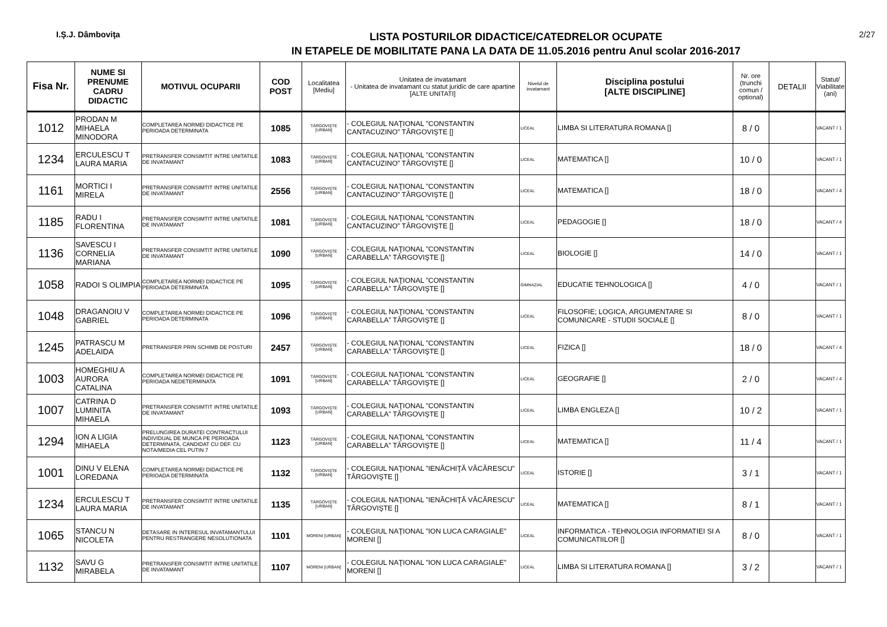I.Ş.J. Dâmboviţa
LISTA POSTURILOR DIDACTICE/CATEDRELOR OCUPATE
IN ETAPELE DE MOBILITATE PANA LA DATA DE 11.05.2016 pentru Anul scolar 2016-2017
2/27
| Fisa Nr. | NUME SI PRENUME CADRU DIDACTIC | MOTIVUL OCUPARII | COD POST | Localitatea [Mediu] | Unitatea de invatamant - Unitatea de invatamant cu statut juridic de care apartine [ALTE UNITATI] | Nivelul de invatamant | Disciplina postului [ALTE DISCIPLINE] | Nr. ore (trunchi comun / optional) | DETALII | Statut/ Viabilitate (ani) |
| --- | --- | --- | --- | --- | --- | --- | --- | --- | --- | --- |
| 1012 | PRODAN M MIHAELA MINODORA | COMPLETAREA NORMEI DIDACTICE PE PERIOADA DETERMINATA | 1085 | TÂRGOVIŞTE [URBAN] | - COLEGIUL NAŢIONAL ”CONSTANTIN CANTACUZINO” TÂRGOVIŞTE [] | LICEAL | LIMBA SI LITERATURA ROMANA [] | 8 / 0 | | VACANT / 1 |
| 1234 | ERCULESCU T LAURA MARIA | PRETRANSFER CONSIMTIT INTRE UNITATILE DE INVATAMANT | 1083 | TÂRGOVIŞTE [URBAN] | - COLEGIUL NAŢIONAL ”CONSTANTIN CANTACUZINO” TÂRGOVIŞTE [] | LICEAL | MATEMATICA [] | 10 / 0 | | VACANT / 1 |
| 1161 | MORTICI I MIRELA | PRETRANSFER CONSIMTIT INTRE UNITATILE DE INVATAMANT | 2556 | TÂRGOVIŞTE [URBAN] | - COLEGIUL NAŢIONAL ”CONSTANTIN CANTACUZINO” TÂRGOVIŞTE [] | LICEAL | MATEMATICA [] | 18 / 0 | | VACANT / 4 |
| 1185 | RADU I FLORENTINA | PRETRANSFER CONSIMTIT INTRE UNITATILE DE INVATAMANT | 1081 | TÂRGOVIŞTE [URBAN] | - COLEGIUL NAŢIONAL ”CONSTANTIN CANTACUZINO” TÂRGOVIŞTE [] | LICEAL | PEDAGOGIE [] | 18 / 0 | | VACANT / 4 |
| 1136 | SAVESCU I CORNELIA MARIANA | PRETRANSFER CONSIMTIT INTRE UNITATILE DE INVATAMANT | 1090 | TÂRGOVIŞTE [URBAN] | - COLEGIUL NAŢIONAL ”CONSTANTIN CARABELLA” TÂRGOVIŞTE [] | LICEAL | BIOLOGIE [] | 14 / 0 | | VACANT / 1 |
| 1058 | RADOI S OLIMPIA | COMPLETAREA NORMEI DIDACTICE PE PERIOADA DETERMINATA | 1095 | TÂRGOVIŞTE [URBAN] | - COLEGIUL NAŢIONAL ”CONSTANTIN CARABELLA” TÂRGOVIŞTE [] | GIMNAZIAL | EDUCATIE TEHNOLOGICA [] | 4 / 0 | | VACANT / 1 |
| 1048 | DRAGANOIU V GABRIEL | COMPLETAREA NORMEI DIDACTICE PE PERIOADA DETERMINATA | 1096 | TÂRGOVIŞTE [URBAN] | - COLEGIUL NAŢIONAL ”CONSTANTIN CARABELLA” TÂRGOVIŞTE [] | LICEAL | FILOSOFIE; LOGICA, ARGUMENTARE SI COMUNICARE - STUDII SOCIALE [] | 8 / 0 | | VACANT / 1 |
| 1245 | PATRASCU M ADELAIDA | PRETRANSFER PRIN SCHIMB DE POSTURI | 2457 | TÂRGOVIŞTE [URBAN] | - COLEGIUL NAŢIONAL ”CONSTANTIN CARABELLA” TÂRGOVIŞTE [] | LICEAL | FIZICA [] | 18 / 0 | | VACANT / 4 |
| 1003 | HOMEGHIU A AURORA CATALINA | COMPLETAREA NORMEI DIDACTICE PE PERIOADA NEDETERMINATA | 1091 | TÂRGOVIŞTE [URBAN] | - COLEGIUL NAŢIONAL ”CONSTANTIN CARABELLA” TÂRGOVIŞTE [] | LICEAL | GEOGRAFIE [] | 2 / 0 | | VACANT / 4 |
| 1007 | CATRINA D LUMINITA MIHAELA | PRETRANSFER CONSIMTIT INTRE UNITATILE DE INVATAMANT | 1093 | TÂRGOVIŞTE [URBAN] | - COLEGIUL NAŢIONAL ”CONSTANTIN CARABELLA” TÂRGOVIŞTE [] | LICEAL | LIMBA ENGLEZA [] | 10 / 2 | | VACANT / 1 |
| 1294 | ION A LIGIA MIHAELA | PRELUNGIREA DURATEI CONTRACTULUI INDIVIDUAL DE MUNCA PE PERIOADA DETERMINATA, CANDIDAT CU DEF. CU NOTA/MEDIA CEL PUTIN 7 | 1123 | TÂRGOVIŞTE [URBAN] | - COLEGIUL NAŢIONAL ”CONSTANTIN CARABELLA” TÂRGOVIŞTE [] | LICEAL | MATEMATICA [] | 11 / 4 | | VACANT / 1 |
| 1001 | DINU V ELENA LOREDANA | COMPLETAREA NORMEI DIDACTICE PE PERIOADA DETERMINATA | 1132 | TÂRGOVIŞTE [URBAN] | - COLEGIUL NAŢIONAL ”IENĂCHIŢĂ VĂCĂRESCU” TÂRGOVIŞTE [] | LICEAL | ISTORIE [] | 3 / 1 | | VACANT / 1 |
| 1234 | ERCULESCU T LAURA MARIA | PRETRANSFER CONSIMTIT INTRE UNITATILE DE INVATAMANT | 1135 | TÂRGOVIŞTE [URBAN] | - COLEGIUL NAŢIONAL ”IENĂCHIŢĂ VĂCĂRESCU” TÂRGOVIŞTE [] | LICEAL | MATEMATICA [] | 8 / 1 | | VACANT / 1 |
| 1065 | STANCU N NICOLETA | DETASARE IN INTERESUL INVATAMANTULUI PENTRU RESTRANGERE NESOLUTIONATA | 1101 | MORENI [URBAN] | - COLEGIUL NAŢIONAL ”ION LUCA CARAGIALE” MORENI [] | LICEAL | INFORMATICA - TEHNOLOGIA INFORMATIEI SI A COMUNICATIILOR [] | 8 / 0 | | VACANT / 1 |
| 1132 | SAVU G MIRABELA | PRETRANSFER CONSIMTIT INTRE UNITATILE DE INVATAMANT | 1107 | MORENI [URBAN] | - COLEGIUL NAŢIONAL ”ION LUCA CARAGIALE” MORENI [] | LICEAL | LIMBA SI LITERATURA ROMANA [] | 3 / 2 | | VACANT / 1 |